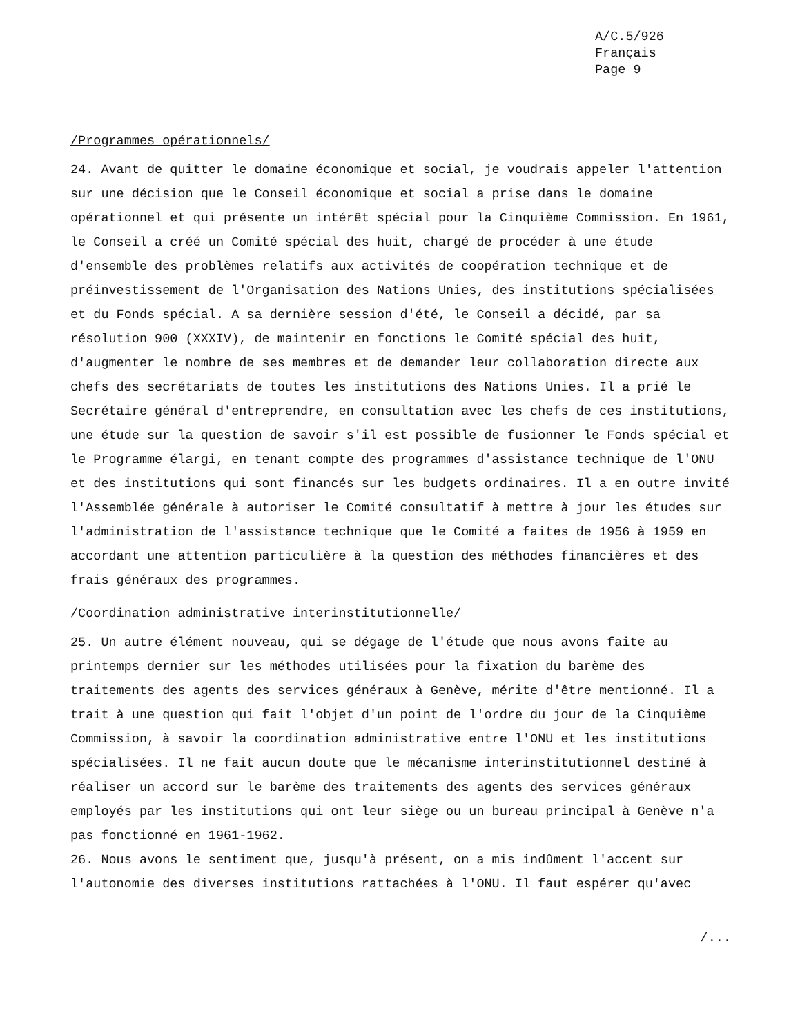A/C.5/926
Français
Page 9
/Programmes opérationnels/
24. Avant de quitter le domaine économique et social, je voudrais appeler l'attention sur une décision que le Conseil économique et social a prise dans le domaine opérationnel et qui présente un intérêt spécial pour la Cinquième Commission. En 1961, le Conseil a créé un Comité spécial des huit, chargé de procéder à une étude d'ensemble des problèmes relatifs aux activités de coopération technique et de préinvestissement de l'Organisation des Nations Unies, des institutions spécialisées et du Fonds spécial. A sa dernière session d'été, le Conseil a décidé, par sa résolution 900 (XXXIV), de maintenir en fonctions le Comité spécial des huit, d'augmenter le nombre de ses membres et de demander leur collaboration directe aux chefs des secrétariats de toutes les institutions des Nations Unies. Il a prié le Secrétaire général d'entreprendre, en consultation avec les chefs de ces institutions, une étude sur la question de savoir s'il est possible de fusionner le Fonds spécial et le Programme élargi, en tenant compte des programmes d'assistance technique de l'ONU et des institutions qui sont financés sur les budgets ordinaires. Il a en outre invité l'Assemblée générale à autoriser le Comité consultatif à mettre à jour les études sur l'administration de l'assistance technique que le Comité a faites de 1956 à 1959 en accordant une attention particulière à la question des méthodes financières et des frais généraux des programmes.
/Coordination administrative interinstitutionnelle/
25. Un autre élément nouveau, qui se dégage de l'étude que nous avons faite au printemps dernier sur les méthodes utilisées pour la fixation du barème des traitements des agents des services généraux à Genève, mérite d'être mentionné. Il a trait à une question qui fait l'objet d'un point de l'ordre du jour de la Cinquième Commission, à savoir la coordination administrative entre l'ONU et les institutions spécialisées. Il ne fait aucun doute que le mécanisme interinstitutionnel destiné à réaliser un accord sur le barème des traitements des agents des services généraux employés par les institutions qui ont leur siège ou un bureau principal à Genève n'a pas fonctionné en 1961-1962.
26. Nous avons le sentiment que, jusqu'à présent, on a mis indûment l'accent sur l'autonomie des diverses institutions rattachées à l'ONU. Il faut espérer qu'avec
/...